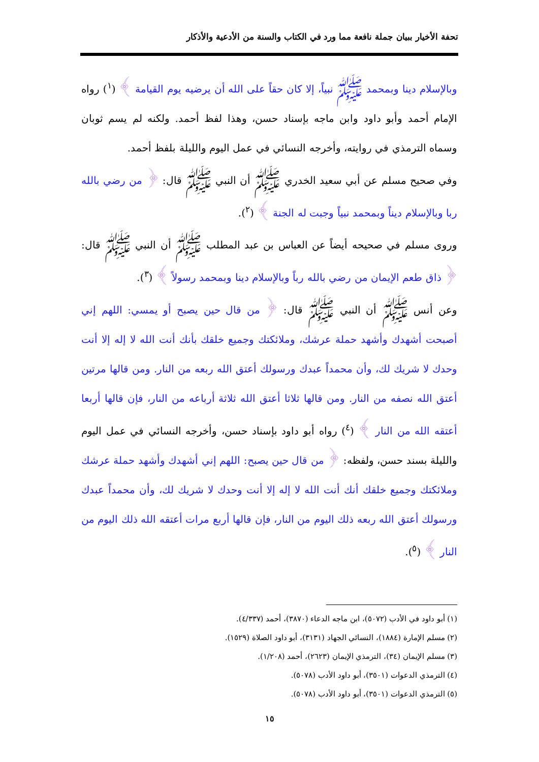تحفة الأخيار ببيان جملة نافعة مما ورد في الكتاب والسنة من الأدعية والأذكار
وبالإسلام دينا وبمحمد ﷺ نبياً، إلا كان حقاً على الله أن يرضيه يوم القيامة ﴾ (<sup>١</sup>) رواه الإمام أحمد وأبو داود وابن ماجه بإسناد حسن، وهذا لفظ أحمد. ولكنه لم يسم ثوبان وسماه الترمذي في روايته، وأخرجه النسائي في عمل اليوم والليلة بلفظ أحمد.
وفي صحيح مسلم عن أبي سعيد الخدري ﷺ أن النبي ﷺ قال: ﴿ من رضي بالله ربا وبالإسلام ديناً وبمحمد نبياً وجبت له الجنة ﴾ (<sup>٢</sup>).
وروى مسلم في صحيحه أيضاً عن العباس بن عبد المطلب ﷺ أن النبي ﷺ قال: ﴿ ذاق طعم الإيمان من رضي بالله رباً وبالإسلام دينا وبمحمد رسولاً ﴾ (<sup>٣</sup>).
وعن أنس ﷺ أن النبي ﷺ قال: ﴿ من قال حين يصبح أو يمسي: اللهم إني أصبحت أشهدك وأشهد حملة عرشك، وملائكتك وجميع خلقك بأنك أنت الله لا إله إلا أنت وحدك لا شريك لك، وأن محمداً عبدك ورسولك أعتق الله ربعه من النار. ومن قالها مرتين أعتق الله نصفه من النار. ومن قالها ثلاثا أعتق الله ثلاثة أرباعه من النار، فإن قالها أربعا أعتقه الله من النار ﴾ (<sup>٤</sup>) رواه أبو داود بإسناد حسن، وأخرجه النسائي في عمل اليوم والليلة بسند حسن، ولفظه: ﴿ من قال حين يصبح: اللهم إني أشهدك وأشهد حملة عرشك وملائكتك وجميع خلقك أنك أنت الله لا إله إلا أنت وحدك لا شريك لك، وأن محمداً عبدك ورسولك أعتق الله ربعه ذلك اليوم من النار، فإن قالها أربع مرات أعتقه الله ذلك اليوم من النار ﴾ (<sup>٥</sup>).
(١) أبو داود في الأدب (٥٠٧٢)، ابن ماجه الدعاء (٣٨٧٠)، أحمد (٤/٣٣٧).
(٢) مسلم الإمارة (١٨٨٤)، النسائي الجهاد (٣١٣١)، أبو داود الصلاة (١٥٢٩).
(٣) مسلم الإيمان (٣٤)، الترمذي الإيمان (٢٦٢٣)، أحمد (١/٢٠٨).
(٤) الترمذي الدعوات (٣٥٠١)، أبو داود الأدب (٥٠٧٨).
(٥) الترمذي الدعوات (٣٥٠١)، أبو داود الأدب (٥٠٧٨).
١٥